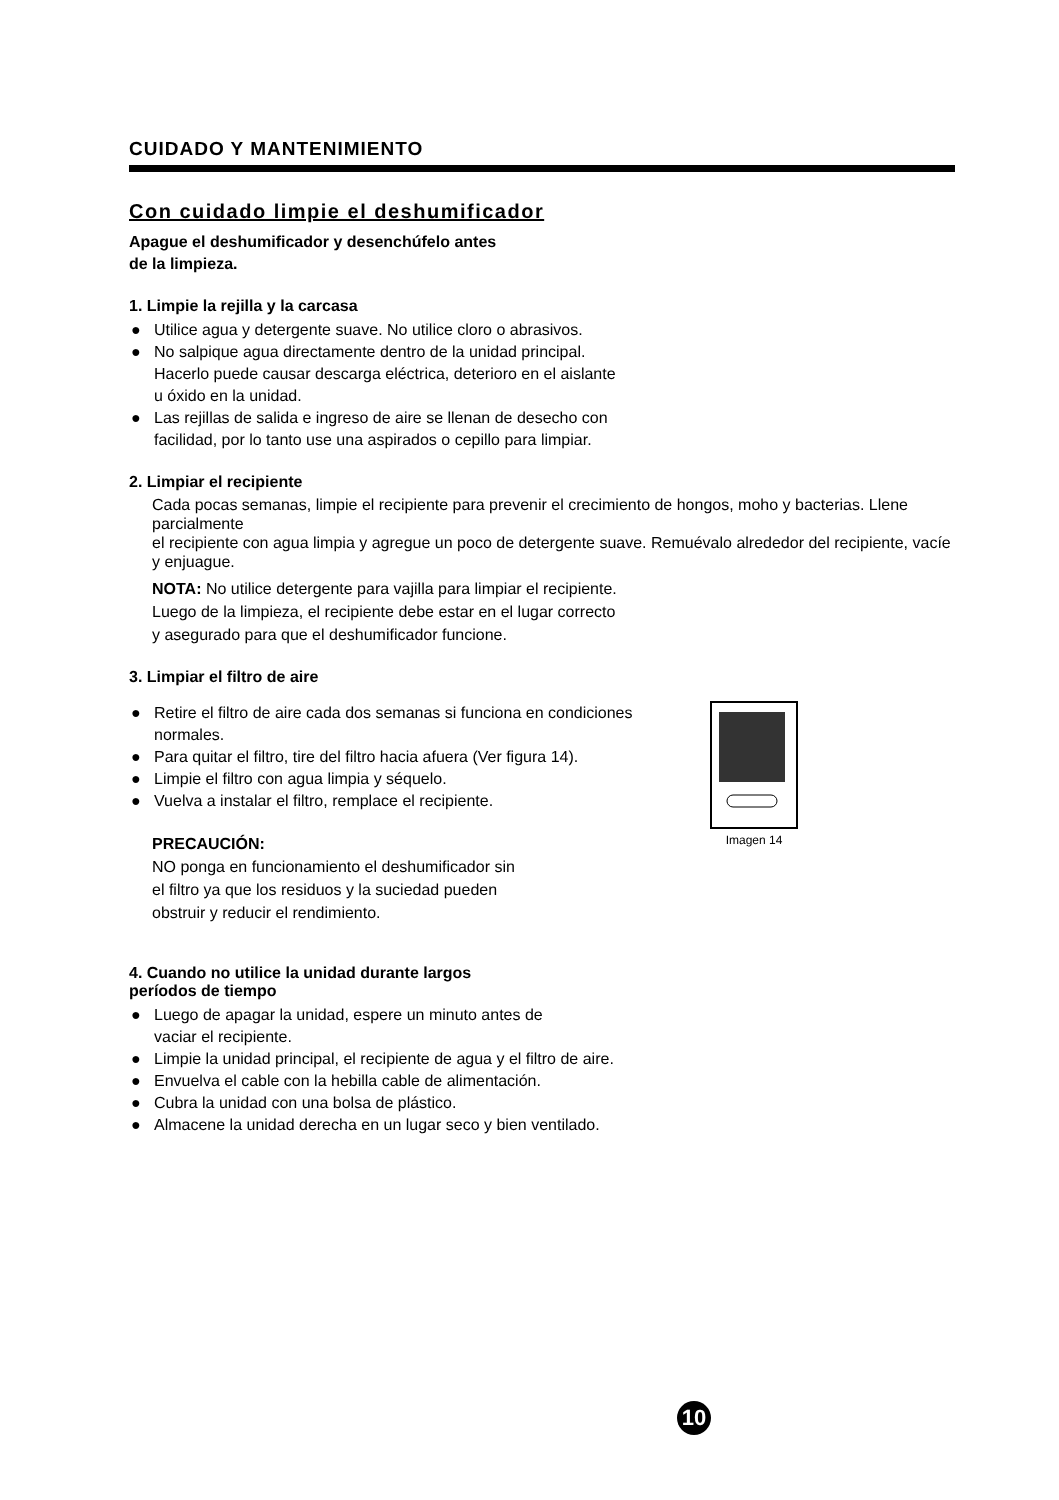CUIDADO Y MANTENIMIENTO
Con cuidado limpie el deshumificador
Apague el deshumificador y desenchúfelo antes
de la limpieza.
1. Limpie la rejilla y la carcasa
● Utilice agua y detergente suave. No utilice cloro o abrasivos.
● No salpique agua directamente dentro de la unidad principal.
Hacerlo puede causar descarga eléctrica, deterioro en el aislante
u óxido en la unidad.
● Las rejillas de salida e ingreso de aire se llenan de desecho con
facilidad, por lo tanto use una aspirados o cepillo para limpiar.
2. Limpiar el recipiente
Cada pocas semanas, limpie el recipiente para prevenir el crecimiento de hongos, moho y bacterias. Llene parcialmente
el recipiente con agua limpia y agregue un poco de detergente suave. Remuévalo alrededor del recipiente, vacíe y enjuague.
NOTA: No utilice detergente para vajilla para limpiar el recipiente.
Luego de la limpieza, el recipiente debe estar en el lugar correcto
y asegurado para que el deshumificador funcione.
3. Limpiar el filtro de aire
● Retire el filtro de aire cada dos semanas si funciona en condiciones normales.
● Para quitar el filtro, tire del filtro hacia afuera (Ver figura 14).
● Limpie el filtro con agua limpia y séquelo.
● Vuelva a instalar el filtro, remplace el recipiente.
PRECAUCIÓN:
NO ponga en funcionamiento el deshumificador sin
el filtro ya que los residuos y la suciedad pueden
obstruir y reducir el rendimiento.
Imagen 14
4. Cuando no utilice la unidad durante largos
períodos de tiempo
● Luego de apagar la unidad, espere un minuto antes de
vaciar el recipiente.
● Limpie la unidad principal, el recipiente de agua y el filtro de aire.
● Envuelva el cable con la hebilla cable de alimentación.
● Cubra la unidad con una bolsa de plástico.
● Almacene la unidad derecha en un lugar seco y bien ventilado.
10